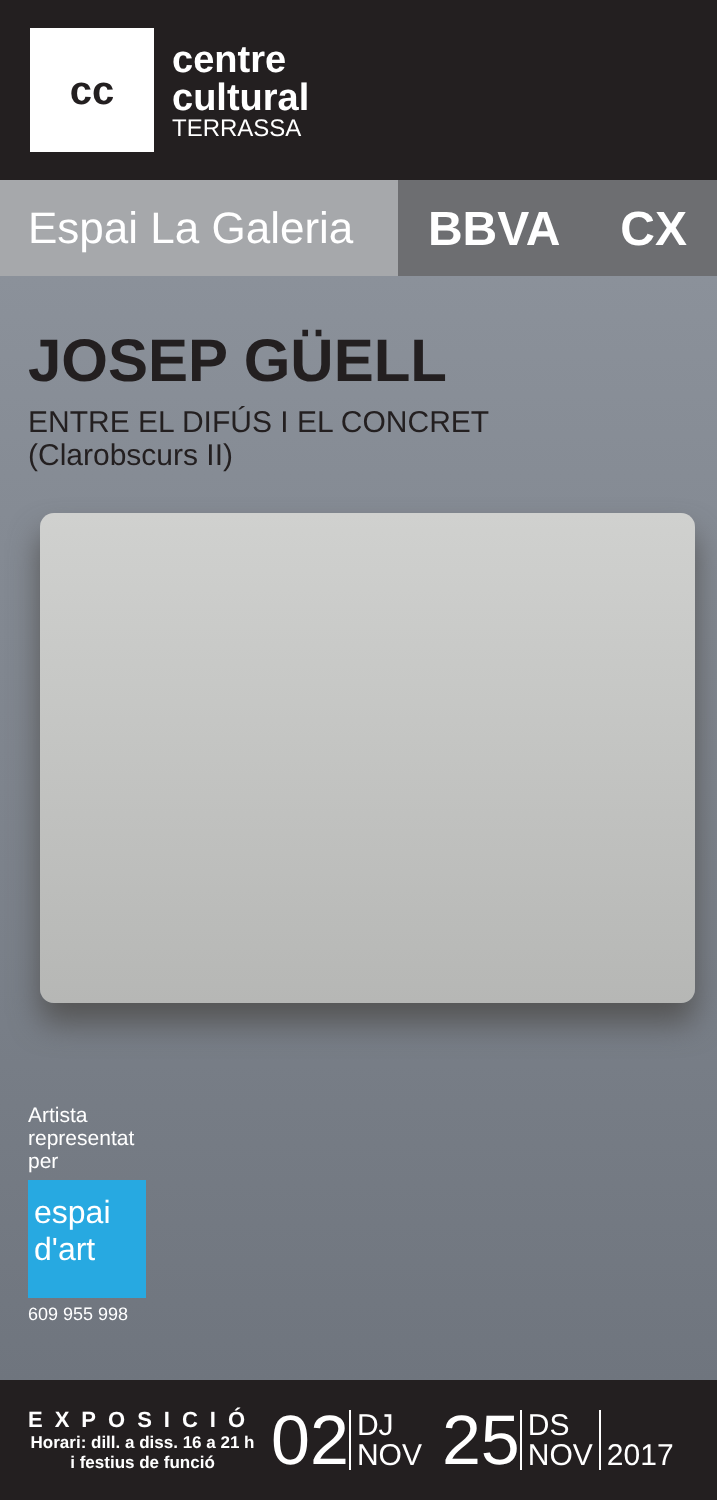cc
centre
cultural
TERRASSA
Espai La Galeria
BBVA CX
JOSEP GÜELL
ENTRE EL DIFÚS I EL CONCRET
(Clarobscurs II)
Artista
representat
per
espai
d'art
609 955 998
EXPOSICIÓ
Horari: dill. a diss. 16 a 21 h
i festius de funció
02 DJ
NOV 25 DS
NOV 2017